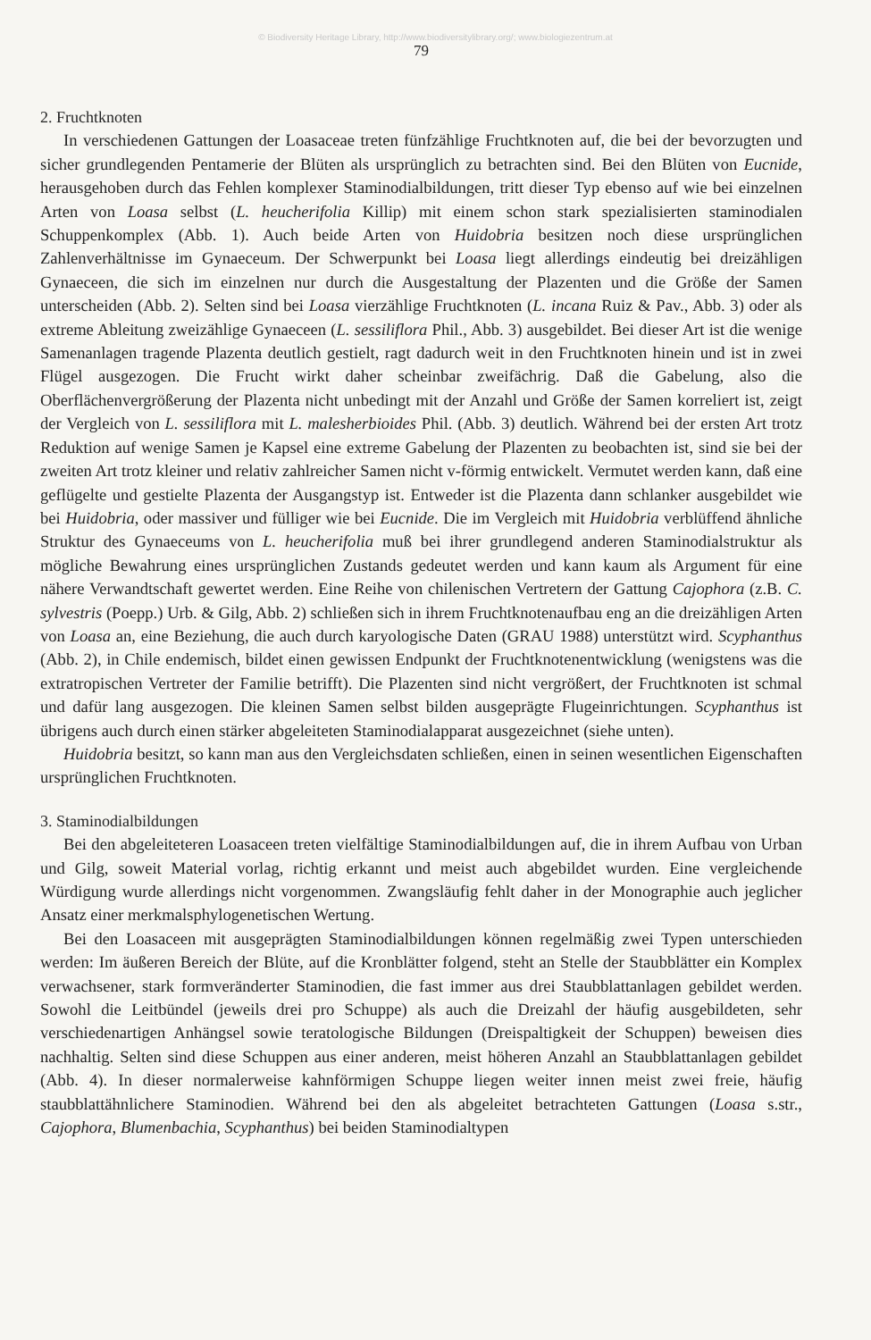© Biodiversity Heritage Library, http://www.biodiversitylibrary.org/; www.biologiezentrum.at
79
2. Fruchtknoten
In verschiedenen Gattungen der Loasaceae treten fünfzählige Fruchtknoten auf, die bei der bevorzugten und sicher grundlegenden Pentamerie der Blüten als ursprünglich zu betrachten sind. Bei den Blüten von Eucnide, herausgehoben durch das Fehlen komplexer Staminodialbildungen, tritt dieser Typ ebenso auf wie bei einzelnen Arten von Loasa selbst (L. heucherifolia Killip) mit einem schon stark spezialisierten staminodialen Schuppenkomplex (Abb. 1). Auch beide Arten von Huidobria besitzen noch diese ursprünglichen Zahlenverhältnisse im Gynaeceum. Der Schwerpunkt bei Loasa liegt allerdings eindeutig bei dreizähligen Gynaeceen, die sich im einzelnen nur durch die Ausgestaltung der Plazenten und die Größe der Samen unterscheiden (Abb. 2). Selten sind bei Loasa vierzählige Fruchtknoten (L. incana Ruiz & Pav., Abb. 3) oder als extreme Ableitung zweizählige Gynaeceen (L. sessiliflora Phil., Abb. 3) ausgebildet. Bei dieser Art ist die wenige Samenanlagen tragende Plazenta deutlich gestielt, ragt dadurch weit in den Fruchtknoten hinein und ist in zwei Flügel ausgezogen. Die Frucht wirkt daher scheinbar zweifächrig. Daß die Gabelung, also die Oberflächenvergrößerung der Plazenta nicht unbedingt mit der Anzahl und Größe der Samen korreliert ist, zeigt der Vergleich von L. sessiliflora mit L. malesherbioides Phil. (Abb. 3) deutlich. Während bei der ersten Art trotz Reduktion auf wenige Samen je Kapsel eine extreme Gabelung der Plazenten zu beobachten ist, sind sie bei der zweiten Art trotz kleiner und relativ zahlreicher Samen nicht v-förmig entwickelt. Vermutet werden kann, daß eine geflügelte und gestielte Plazenta der Ausgangstyp ist. Entweder ist die Plazenta dann schlanker ausgebildet wie bei Huidobria, oder massiver und fülliger wie bei Eucnide. Die im Vergleich mit Huidobria verblüffend ähnliche Struktur des Gynaeceums von L. heucherifolia muß bei ihrer grundlegend anderen Staminodialstruktur als mögliche Bewahrung eines ursprünglichen Zustands gedeutet werden und kann kaum als Argument für eine nähere Verwandtschaft gewertet werden. Eine Reihe von chilenischen Vertretern der Gattung Cajophora (z.B. C. sylvestris (Poepp.) Urb. & Gilg, Abb. 2) schließen sich in ihrem Fruchtknotenaufbau eng an die dreizähligen Arten von Loasa an, eine Beziehung, die auch durch karyologische Daten (GRAU 1988) unterstützt wird. Scyphanthus (Abb. 2), in Chile endemisch, bildet einen gewissen Endpunkt der Fruchtknotenentwicklung (wenigstens was die extratropischen Vertreter der Familie betrifft). Die Plazenten sind nicht vergrößert, der Fruchtknoten ist schmal und dafür lang ausgezogen. Die kleinen Samen selbst bilden ausgeprägte Flugeinrichtungen. Scyphanthus ist übrigens auch durch einen stärker abgeleiteten Staminodialapparat ausgezeichnet (siehe unten).
Huidobria besitzt, so kann man aus den Vergleichsdaten schließen, einen in seinen wesentlichen Eigenschaften ursprünglichen Fruchtknoten.
3. Staminodialbildungen
Bei den abgeleiteteren Loasaceen treten vielfältige Staminodialbildungen auf, die in ihrem Aufbau von Urban und Gilg, soweit Material vorlag, richtig erkannt und meist auch abgebildet wurden. Eine vergleichende Würdigung wurde allerdings nicht vorgenommen. Zwangsläufig fehlt daher in der Monographie auch jeglicher Ansatz einer merkmalsphylogenetischen Wertung.
Bei den Loasaceen mit ausgeprägten Staminodialbildungen können regelmäßig zwei Typen unterschieden werden: Im äußeren Bereich der Blüte, auf die Kronblätter folgend, steht an Stelle der Staubblätter ein Komplex verwachsener, stark formveränderter Staminodien, die fast immer aus drei Staubblattanlagen gebildet werden. Sowohl die Leitbündel (jeweils drei pro Schuppe) als auch die Dreizahl der häufig ausgebildeten, sehr verschiedenartigen Anhängsel sowie teratologische Bildungen (Dreispaltigkeit der Schuppen) beweisen dies nachhaltig. Selten sind diese Schuppen aus einer anderen, meist höheren Anzahl an Staubblattanlagen gebildet (Abb. 4). In dieser normalerweise kahnförmigen Schuppe liegen weiter innen meist zwei freie, häufig staubblattähnlichere Staminodien. Während bei den als abgeleitet betrachteten Gattungen (Loasa s.str., Cajophora, Blumenbachia, Scyphanthus) bei beiden Staminodialtypen